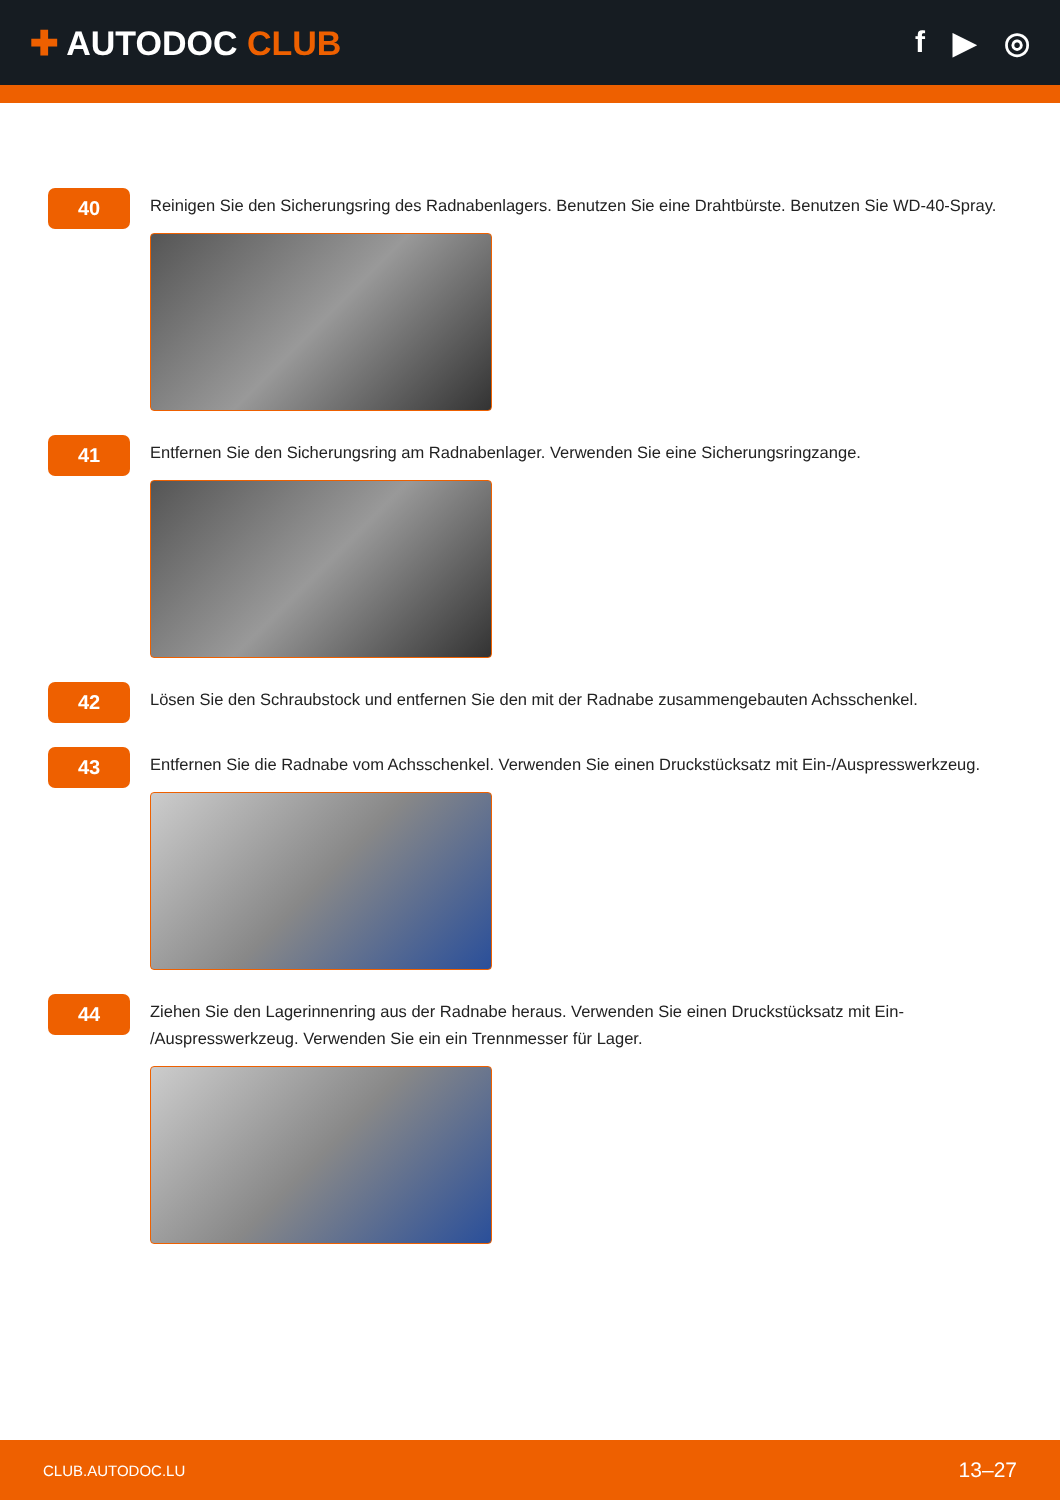✚ AUTODOC CLUB f ▶ ◎
40
Reinigen Sie den Sicherungsring des Radnabenlagers. Benutzen Sie eine Drahtbürste. Benutzen Sie WD-40-Spray.
41
Entfernen Sie den Sicherungsring am Radnabenlager. Verwenden Sie eine Sicherungsringzange.
42
Lösen Sie den Schraubstock und entfernen Sie den mit der Radnabe zusammengebauten Achsschenkel.
43
Entfernen Sie die Radnabe vom Achsschenkel. Verwenden Sie einen Druckstücksatz mit Ein-/Auspresswerkzeug.
44
Ziehen Sie den Lagerinnenring aus der Radnabe heraus. Verwenden Sie einen Druckstücksatz mit Ein-
/Auspresswerkzeug. Verwenden Sie ein ein Trennmesser für Lager.
CLUB.AUTODOC.LU 13–27